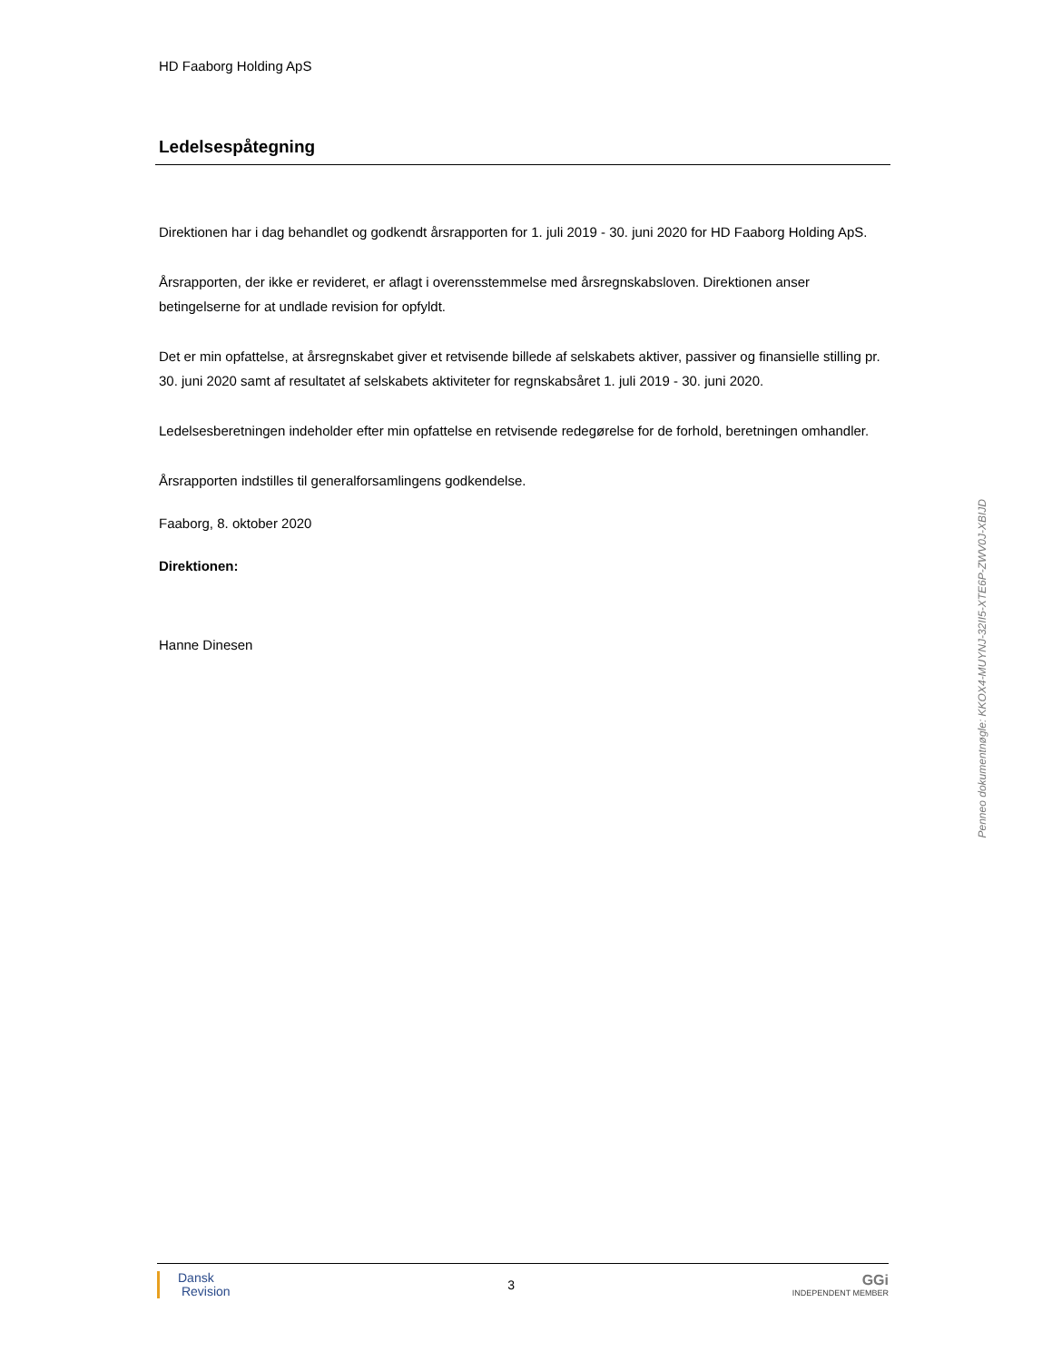HD Faaborg Holding ApS
Ledelsespåtegning
Direktionen har i dag behandlet og godkendt årsrapporten for 1. juli 2019 - 30. juni 2020 for HD Faaborg Holding ApS.
Årsrapporten, der ikke er revideret, er aflagt i overensstemmelse med årsregnskabsloven. Direktionen anser betingelserne for at undlade revision for opfyldt.
Det er min opfattelse, at årsregnskabet giver et retvisende billede af selskabets aktiver, passiver og finansielle stilling pr. 30. juni 2020 samt af resultatet af selskabets aktiviteter for regnskabsåret 1. juli 2019 - 30. juni 2020.
Ledelsesberetningen indeholder efter min opfattelse en retvisende redegørelse for de forhold, beretningen omhandler.
Årsrapporten indstilles til generalforsamlingens godkendelse.
Faaborg, 8. oktober 2020
Direktionen:
Hanne Dinesen
Penneo dokumentnøgle: KKOX4-MUYNJ-32II5-XTE6P-ZWV0J-XBIJD
Dansk
Revision
3
GGi
INDEPENDENT MEMBER